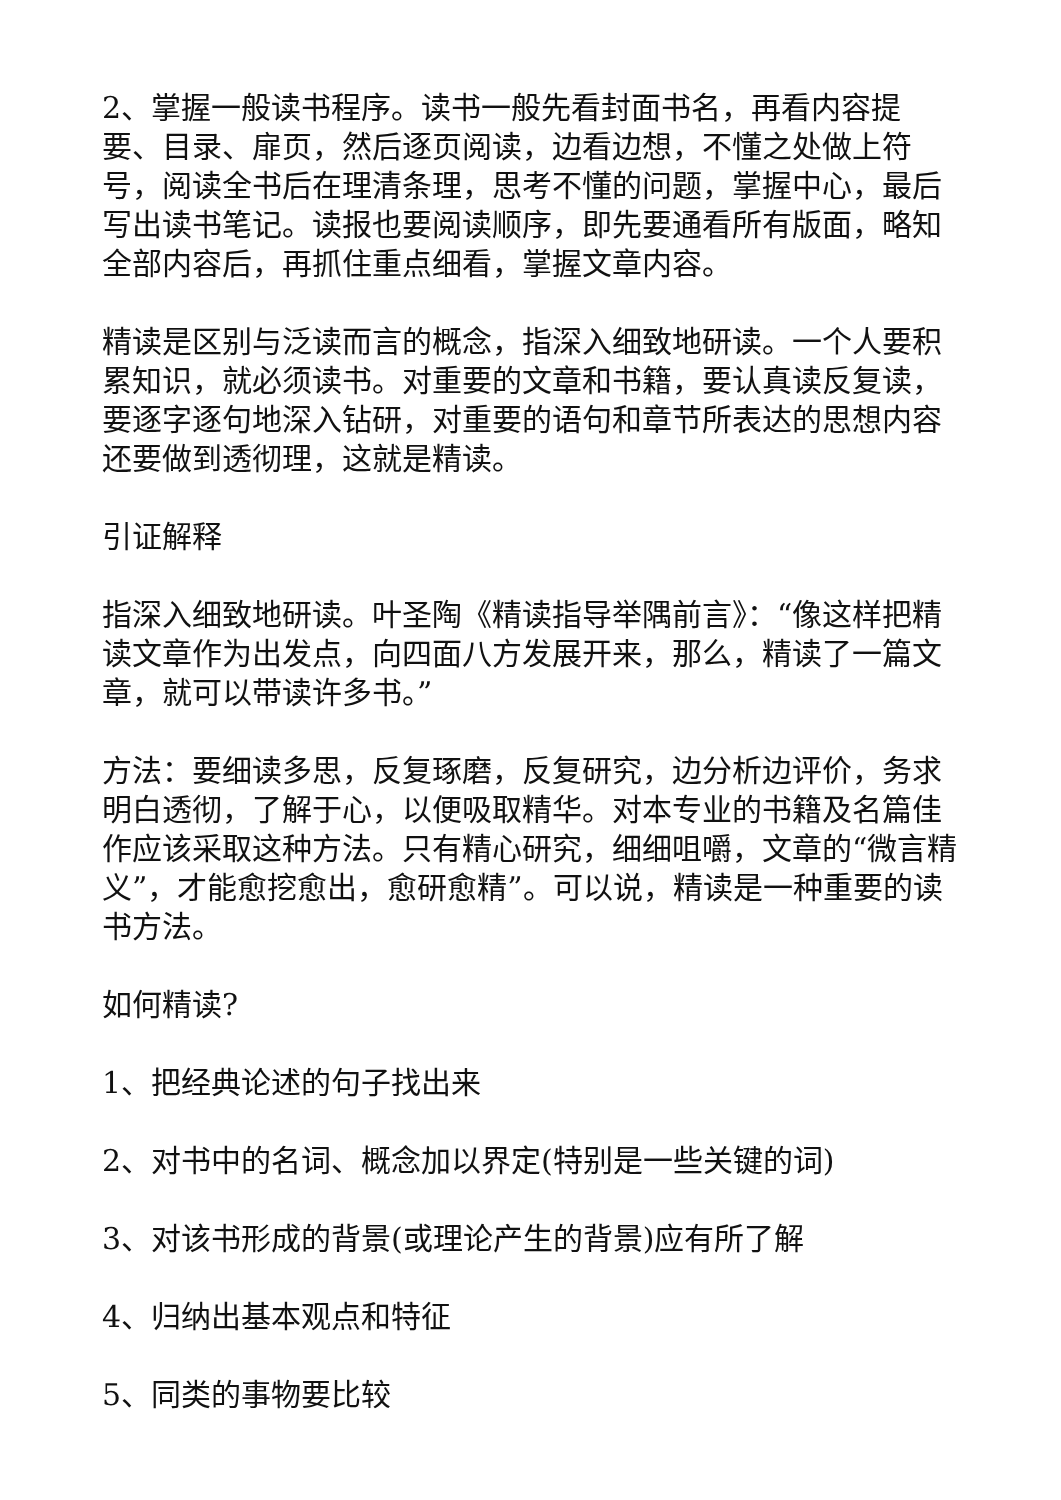2、掌握一般读书程序。读书一般先看封面书名，再看内容提要、目录、扉页，然后逐页阅读，边看边想，不懂之处做上符号，阅读全书后在理清条理，思考不懂的问题，掌握中心，最后写出读书笔记。读报也要阅读顺序，即先要通看所有版面，略知全部内容后，再抓住重点细看，掌握文章内容。
精读是区别与泛读而言的概念，指深入细致地研读。一个人要积累知识，就必须读书。对重要的文章和书籍，要认真读反复读，要逐字逐句地深入钻研，对重要的语句和章节所表达的思想内容还要做到透彻理，这就是精读。
引证解释
指深入细致地研读。叶圣陶《精读指导举隅前言》：“像这样把精读文章作为出发点，向四面八方发展开来，那么，精读了一篇文章，就可以带读许多书。”
方法：要细读多思，反复琢磨，反复研究，边分析边评价，务求明白透彻，了解于心，以便吸取精华。对本专业的书籍及名篇佳作应该采取这种方法。只有精心研究，细细咀嚼，文章的“微言精义”，才能愈挖愈出，愈研愈精”。可以说，精读是一种重要的读书方法。
如何精读?
1、把经典论述的句子找出来
2、对书中的名词、概念加以界定(特别是一些关键的词)
3、对该书形成的背景(或理论产生的背景)应有所了解
4、归纳出基本观点和特征
5、同类的事物要比较